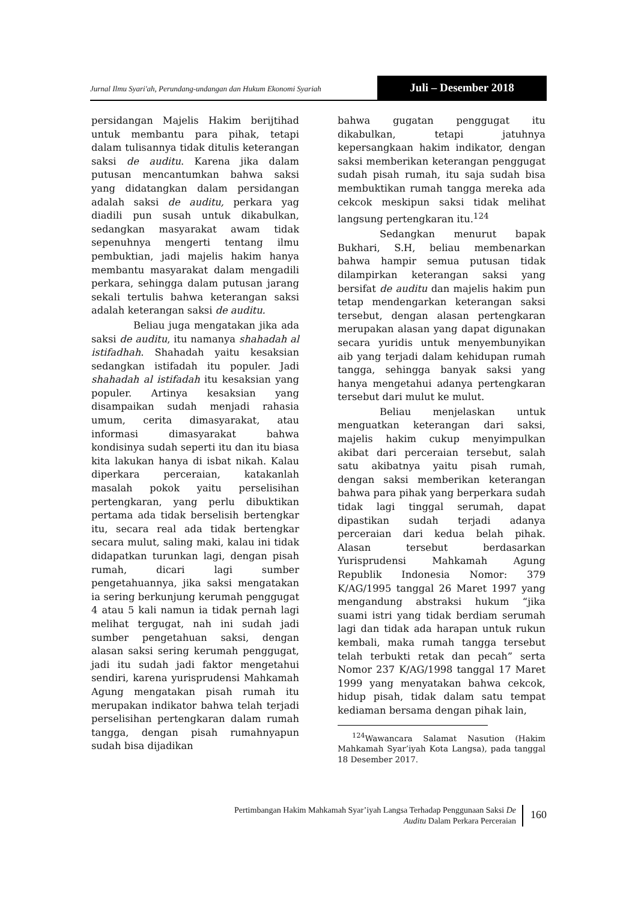Jurnal Ilmu Syari'ah, Perundang-undangan dan Hukum Ekonomi Syariah
Juli – Desember 2018
persidangan Majelis Hakim berijtihad untuk membantu para pihak, tetapi dalam tulisannya tidak ditulis keterangan saksi de auditu. Karena jika dalam putusan mencantumkan bahwa saksi yang didatangkan dalam persidangan adalah saksi de auditu, perkara yag diadili pun susah untuk dikabulkan, sedangkan masyarakat awam tidak sepenuhnya mengerti tentang ilmu pembuktian, jadi majelis hakim hanya membantu masyarakat dalam mengadili perkara, sehingga dalam putusan jarang sekali tertulis bahwa keterangan saksi adalah keterangan saksi de auditu.
Beliau juga mengatakan jika ada saksi de auditu, itu namanya shahadah al istifadhah. Shahadah yaitu kesaksian sedangkan istifadah itu populer. Jadi shahadah al istifadah itu kesaksian yang populer. Artinya kesaksian yang disampaikan sudah menjadi rahasia umum, cerita dimasyarakat, atau informasi dimasyarakat bahwa kondisinya sudah seperti itu dan itu biasa kita lakukan hanya di isbat nikah. Kalau diperkara perceraian, katakanlah masalah pokok yaitu perselisihan pertengkaran, yang perlu dibuktikan pertama ada tidak berselisih bertengkar itu, secara real ada tidak bertengkar secara mulut, saling maki, kalau ini tidak didapatkan turunkan lagi, dengan pisah rumah, dicari lagi sumber pengetahuannya, jika saksi mengatakan ia sering berkunjung kerumah penggugat 4 atau 5 kali namun ia tidak pernah lagi melihat tergugat, nah ini sudah jadi sumber pengetahuan saksi, dengan alasan saksi sering kerumah penggugat, jadi itu sudah jadi faktor mengetahui sendiri, karena yurisprudensi Mahkamah Agung mengatakan pisah rumah itu merupakan indikator bahwa telah terjadi perselisihan pertengkaran dalam rumah tangga, dengan pisah rumahnyapun sudah bisa dijadikan
bahwa gugatan penggugat itu dikabulkan, tetapi jatuhnya kepersangkaan hakim indikator, dengan saksi memberikan keterangan penggugat sudah pisah rumah, itu saja sudah bisa membuktikan rumah tangga mereka ada cekcok meskipun saksi tidak melihat langsung pertengkaran itu.<sup>124</sup>
Sedangkan menurut bapak Bukhari, S.H, beliau membenarkan bahwa hampir semua putusan tidak dilampirkan keterangan saksi yang bersifat de auditu dan majelis hakim pun tetap mendengarkan keterangan saksi tersebut, dengan alasan pertengkaran merupakan alasan yang dapat digunakan secara yuridis untuk menyembunyikan aib yang terjadi dalam kehidupan rumah tangga, sehingga banyak saksi yang hanya mengetahui adanya pertengkaran tersebut dari mulut ke mulut.
Beliau menjelaskan untuk menguatkan keterangan dari saksi, majelis hakim cukup menyimpulkan akibat dari perceraian tersebut, salah satu akibatnya yaitu pisah rumah, dengan saksi memberikan keterangan bahwa para pihak yang berperkara sudah tidak lagi tinggal serumah, dapat dipastikan sudah terjadi adanya perceraian dari kedua belah pihak. Alasan tersebut berdasarkan Yurisprudensi Mahkamah Agung Republik Indonesia Nomor: 379 K/AG/1995 tanggal 26 Maret 1997 yang mengandung abstraksi hukum “jika suami istri yang tidak berdiam serumah lagi dan tidak ada harapan untuk rukun kembali, maka rumah tangga tersebut telah terbukti retak dan pecah” serta Nomor 237 K/AG/1998 tanggal 17 Maret 1999 yang menyatakan bahwa cekcok, hidup pisah, tidak dalam satu tempat kediaman bersama dengan pihak lain,
<sup>124</sup> Wawancara Salamat Nasution (Hakim Mahkamah Syar’iyah Kota Langsa), pada tanggal 18 Desember 2017.
Pertimbangan Hakim Mahkamah Syar’iyah Langsa Terhadap Penggunaan Saksi De
Auditu Dalam Perkara Perceraian
160